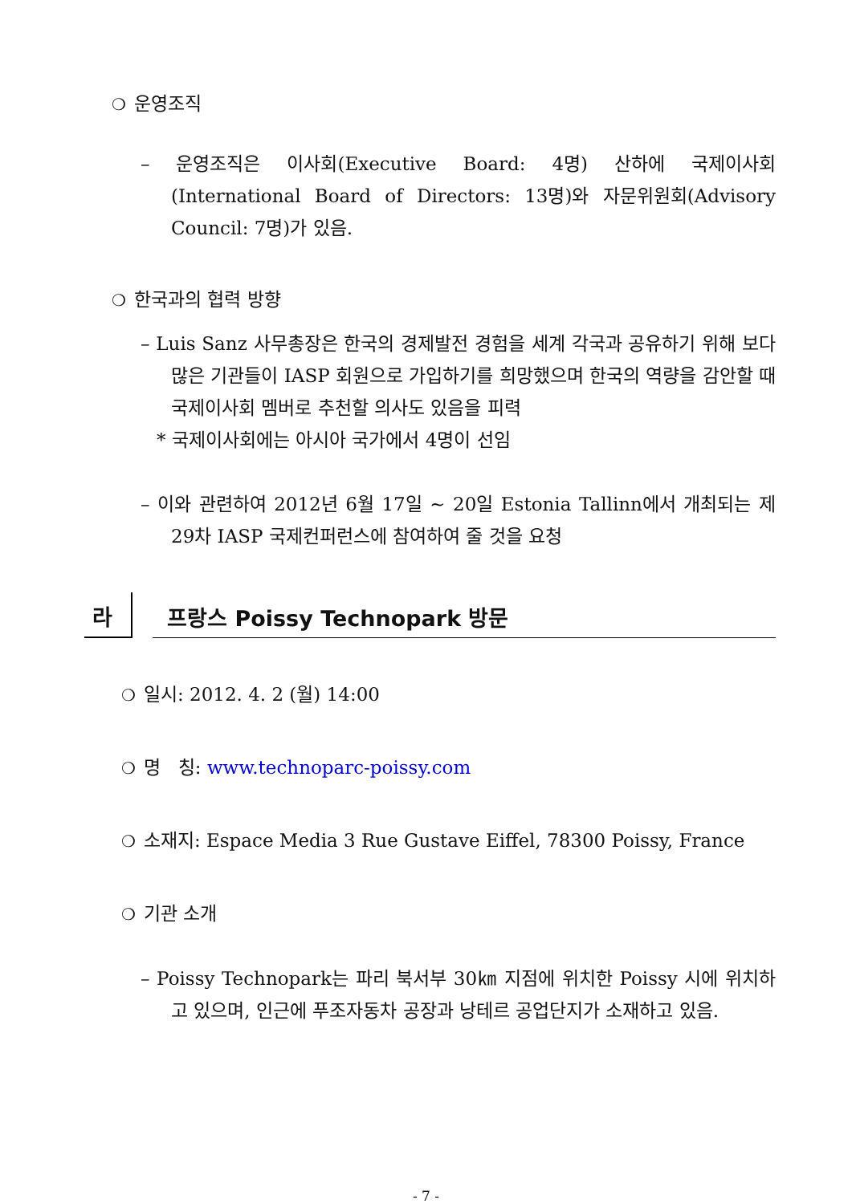❍ 운영조직
– 운영조직은 이사회(Executive Board: 4명) 산하에 국제이사회(International Board of Directors: 13명)와 자문위원회(Advisory Council: 7명)가 있음.
❍ 한국과의 협력 방향
– Luis Sanz 사무총장은 한국의 경제발전 경험을 세계 각국과 공유하기 위해 보다 많은 기관들이 IASP 회원으로 가입하기를 희망했으며 한국의 역량을 감안할 때 국제이사회 멤버로 추천할 의사도 있음을 피력
* 국제이사회에는 아시아 국가에서 4명이 선임
– 이와 관련하여 2012년 6월 17일 ~ 20일 Estonia Tallinn에서 개최되는 제29차 IASP 국제컨퍼런스에 참여하여 줄 것을 요청
라
프랑스 Poissy Technopark 방문
❍ 일시: 2012. 4. 2 (월) 14:00
❍ 명 칭: www.technoparc-poissy.com
❍ 소재지: Espace Media 3 Rue Gustave Eiffel, 78300 Poissy, France
❍ 기관 소개
– Poissy Technopark는 파리 북서부 30㎞ 지점에 위치한 Poissy 시에 위치하고 있으며, 인근에 푸조자동차 공장과 낭테르 공업단지가 소재하고 있음.
- 7 -